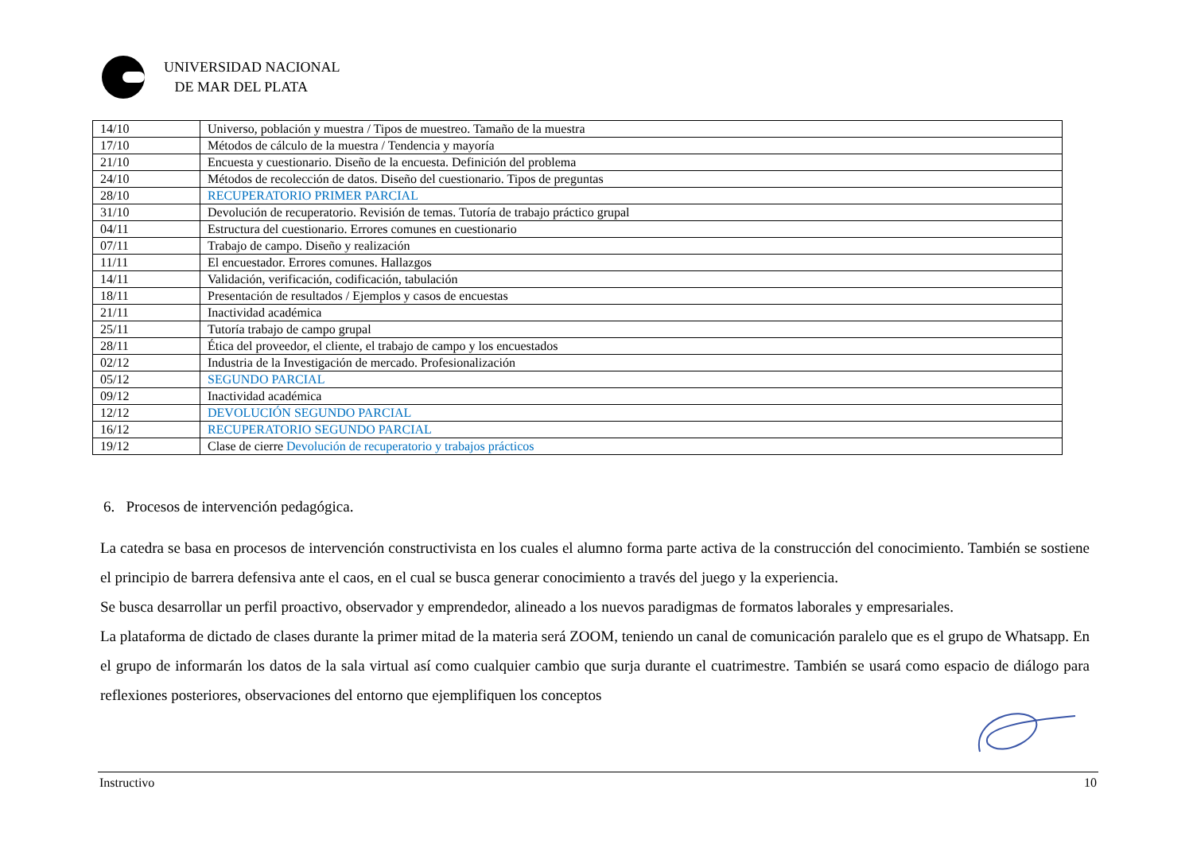UNIVERSIDAD NACIONAL
DE MAR DEL PLATA
| 14/10 | Universo, población y muestra / Tipos de muestreo. Tamaño de la muestra |
| 17/10 | Métodos de cálculo de la muestra / Tendencia y mayoría |
| 21/10 | Encuesta y cuestionario. Diseño de la encuesta. Definición del problema |
| 24/10 | Métodos de recolección de datos. Diseño del cuestionario. Tipos de preguntas |
| 28/10 | RECUPERATORIO PRIMER PARCIAL |
| 31/10 | Devolución de recuperatorio. Revisión de temas. Tutoría de trabajo práctico grupal |
| 04/11 | Estructura del cuestionario. Errores comunes en cuestionario |
| 07/11 | Trabajo de campo. Diseño y realización |
| 11/11 | El encuestador. Errores comunes. Hallazgos |
| 14/11 | Validación, verificación, codificación, tabulación |
| 18/11 | Presentación de resultados / Ejemplos y casos de encuestas |
| 21/11 | Inactividad académica |
| 25/11 | Tutoría trabajo de campo grupal |
| 28/11 | Ética del proveedor, el cliente, el trabajo de campo y los encuestados |
| 02/12 | Industria de la Investigación de mercado. Profesionalización |
| 05/12 | SEGUNDO PARCIAL |
| 09/12 | Inactividad académica |
| 12/12 | DEVOLUCIÓN SEGUNDO PARCIAL |
| 16/12 | RECUPERATORIO SEGUNDO PARCIAL |
| 19/12 | Clase de cierre Devolución de recuperatorio y trabajos prácticos |
6. Procesos de intervención pedagógica.
La catedra se basa en procesos de intervención constructivista en los cuales el alumno forma parte activa de la construcción del conocimiento. También se sostiene el principio de barrera defensiva ante el caos, en el cual se busca generar conocimiento a través del juego y la experiencia.
Se busca desarrollar un perfil proactivo, observador y emprendedor, alineado a los nuevos paradigmas de formatos laborales y empresariales.
La plataforma de dictado de clases durante la primer mitad de la materia será ZOOM, teniendo un canal de comunicación paralelo que es el grupo de Whatsapp. En el grupo de informarán los datos de la sala virtual así como cualquier cambio que surja durante el cuatrimestre. También se usará como espacio de diálogo para reflexiones posteriores, observaciones del entorno que ejemplifiquen los conceptos
Instructivo 10